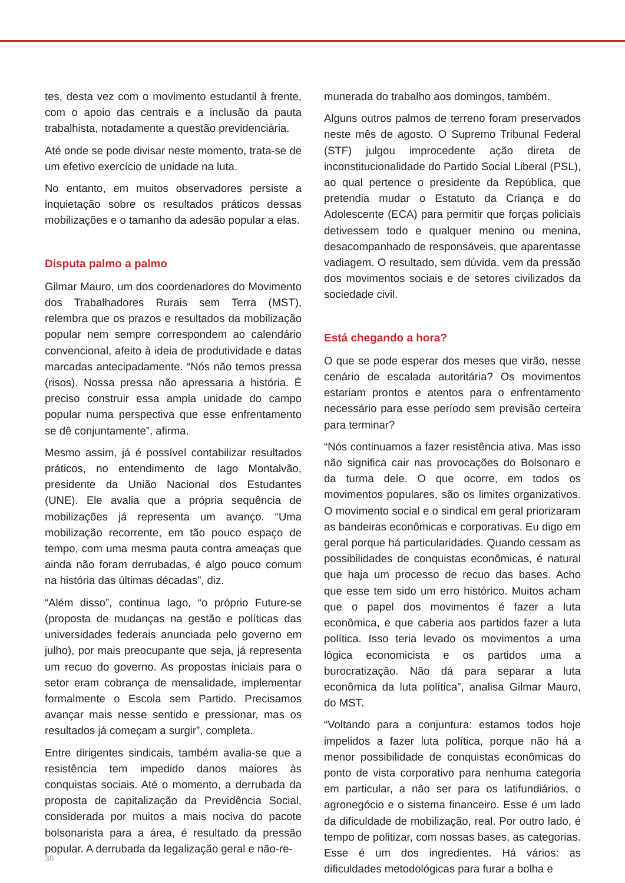tes, desta vez com o movimento estudantil à frente, com o apoio das centrais e a inclusão da pauta trabalhista, notadamente a questão previdenciária.
Até onde se pode divisar neste momento, trata-se de um efetivo exercício de unidade na luta.
No entanto, em muitos observadores persiste a inquietação sobre os resultados práticos dessas mobilizações e o tamanho da adesão popular a elas.
Disputa palmo a palmo
Gilmar Mauro, um dos coordenadores do Movimento dos Trabalhadores Rurais sem Terra (MST), relembra que os prazos e resultados da mobilização popular nem sempre correspondem ao calendário convencional, afeito à ideia de produtividade e datas marcadas antecipadamente. “Nós não temos pressa (risos). Nossa pressa não apressaria a história. É preciso construir essa ampla unidade do campo popular numa perspectiva que esse enfrentamento se dê conjuntamente”, afirma.
Mesmo assim, já é possível contabilizar resultados práticos, no entendimento de Iago Montalvão, presidente da União Nacional dos Estudantes (UNE). Ele avalia que a própria sequência de mobilizações já representa um avanço. “Uma mobilização recorrente, em tão pouco espaço de tempo, com uma mesma pauta contra ameaças que ainda não foram derrubadas, é algo pouco comum na história das últimas décadas”, diz.
“Além disso”, continua Iago, “o próprio Future-se (proposta de mudanças na gestão e políticas das universidades federais anunciada pelo governo em julho), por mais preocupante que seja, já representa um recuo do governo. As propostas iniciais para o setor eram cobrança de mensalidade, implementar formalmente o Escola sem Partido. Precisamos avançar mais nesse sentido e pressionar, mas os resultados já começam a surgir”, completa.
Entre dirigentes sindicais, também avalia-se que a resistência tem impedido danos maiores às conquistas sociais. Até o momento, a derrubada da proposta de capitalização da Previdência Social, considerada por muitos a mais nociva do pacote bolsonarista para a área, é resultado da pressão popular. A derrubada da legalização geral e não-re-
munerada do trabalho aos domingos, também.
Alguns outros palmos de terreno foram preservados neste mês de agosto. O Supremo Tribunal Federal (STF) julgou improcedente ação direta de inconstitucionalidade do Partido Social Liberal (PSL), ao qual pertence o presidente da República, que pretendia mudar o Estatuto da Criança e do Adolescente (ECA) para permitir que forças policiais detivessem todo e qualquer menino ou menina, desacompanhado de responsáveis, que aparentasse vadiagem. O resultado, sem dúvida, vem da pressão dos movimentos sociais e de setores civilizados da sociedade civil.
Está chegando a hora?
O que se pode esperar dos meses que virão, nesse cenário de escalada autoritária? Os movimentos estariam prontos e atentos para o enfrentamento necessário para esse período sem previsão certeira para terminar?
“Nós continuamos a fazer resistência ativa. Mas isso não significa cair nas provocações do Bolsonaro e da turma dele. O que ocorre, em todos os movimentos populares, são os limites organizativos. O movimento social e o sindical em geral priorizaram as bandeiras econômicas e corporativas. Eu digo em geral porque há particularidades. Quando cessam as possibilidades de conquistas econômicas, é natural que haja um processo de recuo das bases. Acho que esse tem sido um erro histórico. Muitos acham que o papel dos movimentos é fazer a luta econômica, e que caberia aos partidos fazer a luta política. Isso teria levado os movimentos a uma lógica economicista e os partidos uma a burocratização. Não dá para separar a luta econômica da luta política”, analisa Gilmar Mauro, do MST.
“Voltando para a conjuntura: estamos todos hoje impelidos a fazer luta política, porque não há a menor possibilidade de conquistas econômicas do ponto de vista corporativo para nenhuma categoria em particular, a não ser para os latifundiários, o agronegócio e o sistema financeiro. Esse é um lado da dificuldade de mobilização, real. Por outro lado, é tempo de politizar, com nossas bases, as categorias. Esse é um dos ingredientes. Há vários: as dificuldades metodológicas para furar a bolha e
36